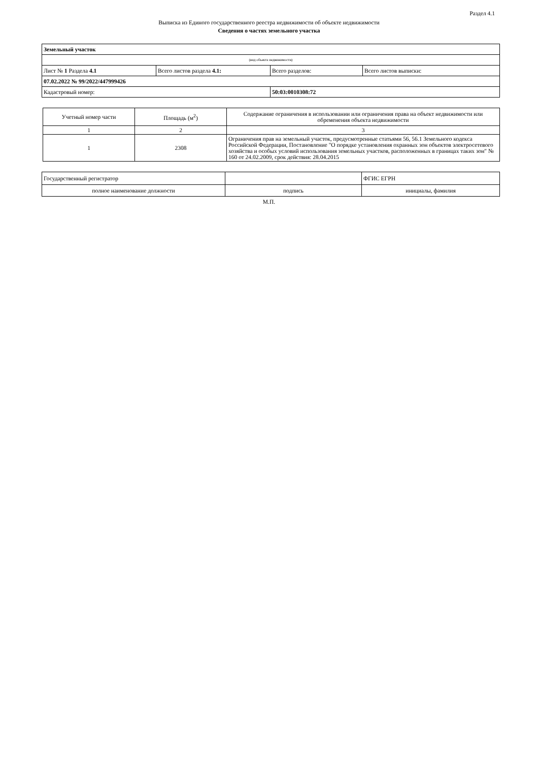Раздел 4.1
Выписка из Единого государственного реестра недвижимости об объекте недвижимости
Сведения о частях земельного участка
| Земельный участок | | | |
| (вид объекта недвижимости) | | | |
| Лист № 1 Раздела 4.1 | Всего листов раздела 4.1: | Всего разделов: | Всего листов выписки: |
| 07.02.2022 № 99/2022/447999426 | | | |
| Кадастровый номер: | | 50:03:0010308:72 | |
| Учетный номер части | Площадь (м<sup>2</sup>) | Содержание ограничения в использовании или ограничения права на объект недвижимости или обременения объекта недвижимости |
| --- | --- | --- |
| 1 | 2 | 3 |
| 1 | 2308 | Ограничения прав на земельный участок, предусмотренные статьями 56, 56.1 Земельного кодекса Российской Федерации, Постановление "О порядке установления охранных зон объектов электросетевого хозяйства и особых условий использования земельных участков, расположенных в границах таких зон" № 160 от 24.02.2009, срок действия: 28.04.2015 |
| Государственный регистратор | | ФГИС ЕГРН |
| полное наименование должности | подпись | инициалы, фамилия |
М.П.